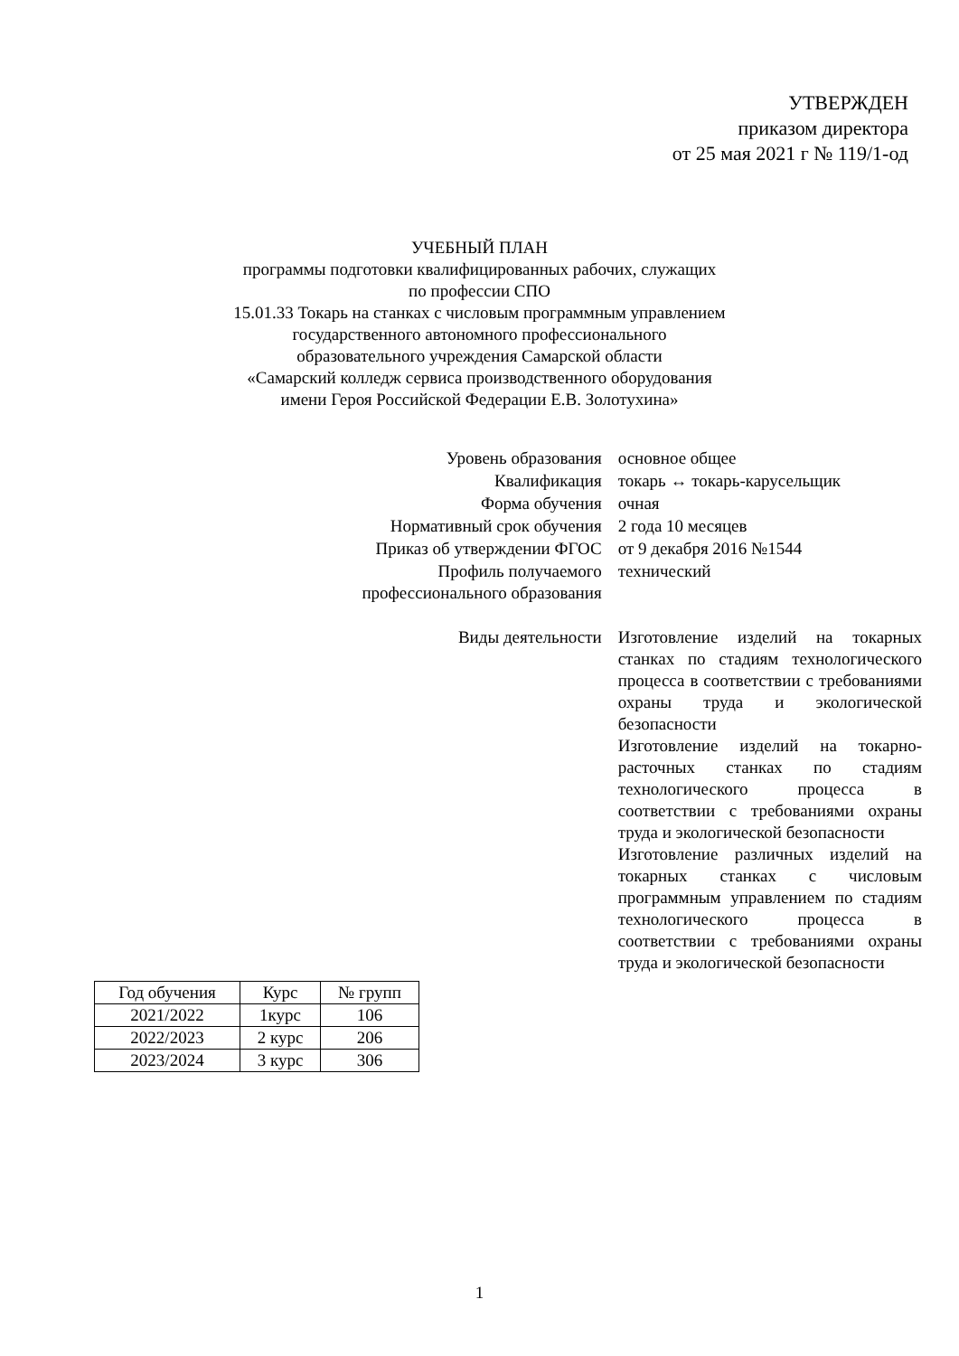УТВЕРЖДЕН
приказом директора
от 25 мая 2021 г № 119/1-од
УЧЕБНЫЙ ПЛАН
программы подготовки квалифицированных рабочих, служащих
по профессии СПО
15.01.33 Токарь на станках с числовым программным управлением
государственного автономного профессионального
образовательного учреждения Самарской области
«Самарский колледж сервиса производственного оборудования
имени Героя Российской Федерации Е.В. Золотухина»
| Уровень образования | основное общее |
| Квалификация | токарь ↔ токарь-карусельщик |
| Форма обучения | очная |
| Нормативный срок обучения | 2 года 10 месяцев |
| Приказ об утверждении ФГОС | от 9 декабря 2016 №1544 |
| Профиль получаемого профессионального образования | технический |
| Виды деятельности | Изготовление изделий на токарных станках по стадиям технологического процесса в соответствии с требованиями охраны труда и экологической безопасности Изготовление изделий на токарно-расточных станках по стадиям технологического процесса в соответствии с требованиями охраны труда и экологической безопасности Изготовление различных изделий на токарных станках с числовым программным управлением по стадиям технологического процесса в соответствии с требованиями охраны труда и экологической безопасности |
| Год обучения | Курс | № групп |
| --- | --- | --- |
| 2021/2022 | 1курс | 106 |
| 2022/2023 | 2 курс | 206 |
| 2023/2024 | 3 курс | 306 |
1